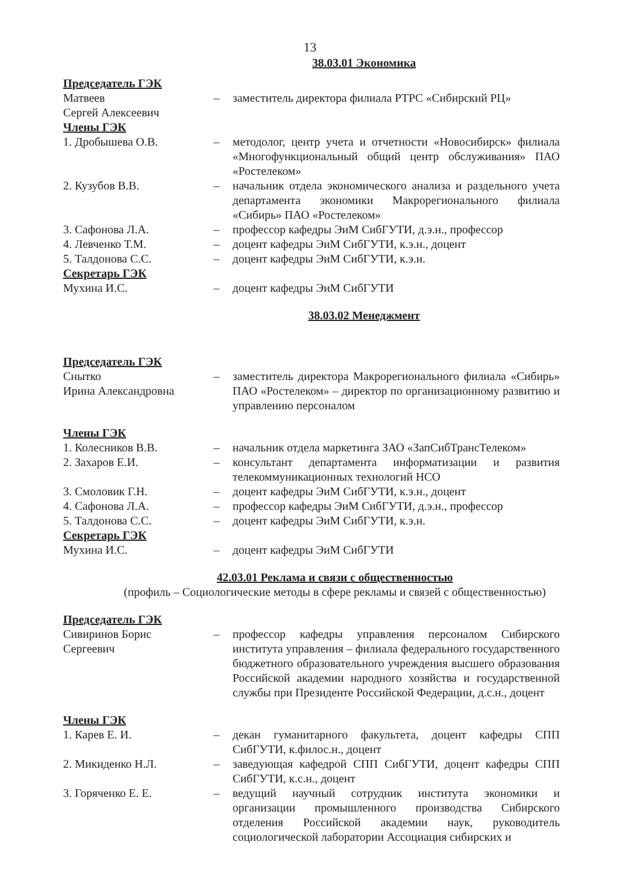13
38.03.01 Экономика
Председатель ГЭК
Матвеев
Сергей Алексеевич
– заместитель директора филиала РТРС «Сибирский РЦ»
Члены ГЭК
1. Дробышева О.В. – методолог, центр учета и отчетности «Новосибирск» филиала «Многофункциональный общий центр обслуживания» ПАО «Ростелеком»
2. Кузубов В.В. – начальник отдела экономического анализа и раздельного учета департамента экономики Макрорегионального филиала «Сибирь» ПАО «Ростелеком»
3. Сафонова Л.А. – профессор кафедры ЭиМ СибГУТИ, д.э.н., профессор
4. Левченко Т.М. – доцент кафедры ЭиМ СибГУТИ, к.э.н., доцент
5. Талдонова С.С. – доцент кафедры ЭиМ СибГУТИ, к.э.н.
Секретарь ГЭК
Мухина И.С. – доцент кафедры ЭиМ СибГУТИ
38.03.02 Менеджмент
Председатель ГЭК
Снытко
Ирина Александровна
– заместитель директора Макрорегионального филиала «Сибирь» ПАО «Ростелеком» – директор по организационному развитию и управлению персоналом
Члены ГЭК
1. Колесников В.В. – начальник отдела маркетинга ЗАО «ЗапСибТрансТелеком»
2. Захаров Е.И. – консультант департамента информатизации и развития телекоммуникационных технологий НСО
3. Смоловик Г.Н. – доцент кафедры ЭиМ СибГУТИ, к.э.н., доцент
4. Сафонова Л.А. – профессор кафедры ЭиМ СибГУТИ, д.э.н., профессор
5. Талдонова С.С. – доцент кафедры ЭиМ СибГУТИ, к.э.н.
Секретарь ГЭК
Мухина И.С. – доцент кафедры ЭиМ СибГУТИ
42.03.01 Реклама и связи с общественностью
(профиль – Социологические методы в сфере рекламы и связей с общественностью)
Председатель ГЭК
Сивиринов Борис
Сергеевич
– профессор кафедры управления персоналом Сибирского института управления – филиала федерального государственного бюджетного образовательного учреждения высшего образования Российской академии народного хозяйства и государственной службы при Президенте Российской Федерации, д.с.н., доцент
Члены ГЭК
1. Карев Е. И. – декан гуманитарного факультета, доцент кафедры СПП СибГУТИ, к.филос.н., доцент
2. Микиденко Н.Л. – заведующая кафедрой СПП СибГУТИ, доцент кафедры СПП СибГУТИ, к.с.н., доцент
3. Горяченко Е. Е. – ведущий научный сотрудник института экономики и организации промышленного производства Сибирского отделения Российской академии наук, руководитель социологической лаборатории Ассоциация сибирских и